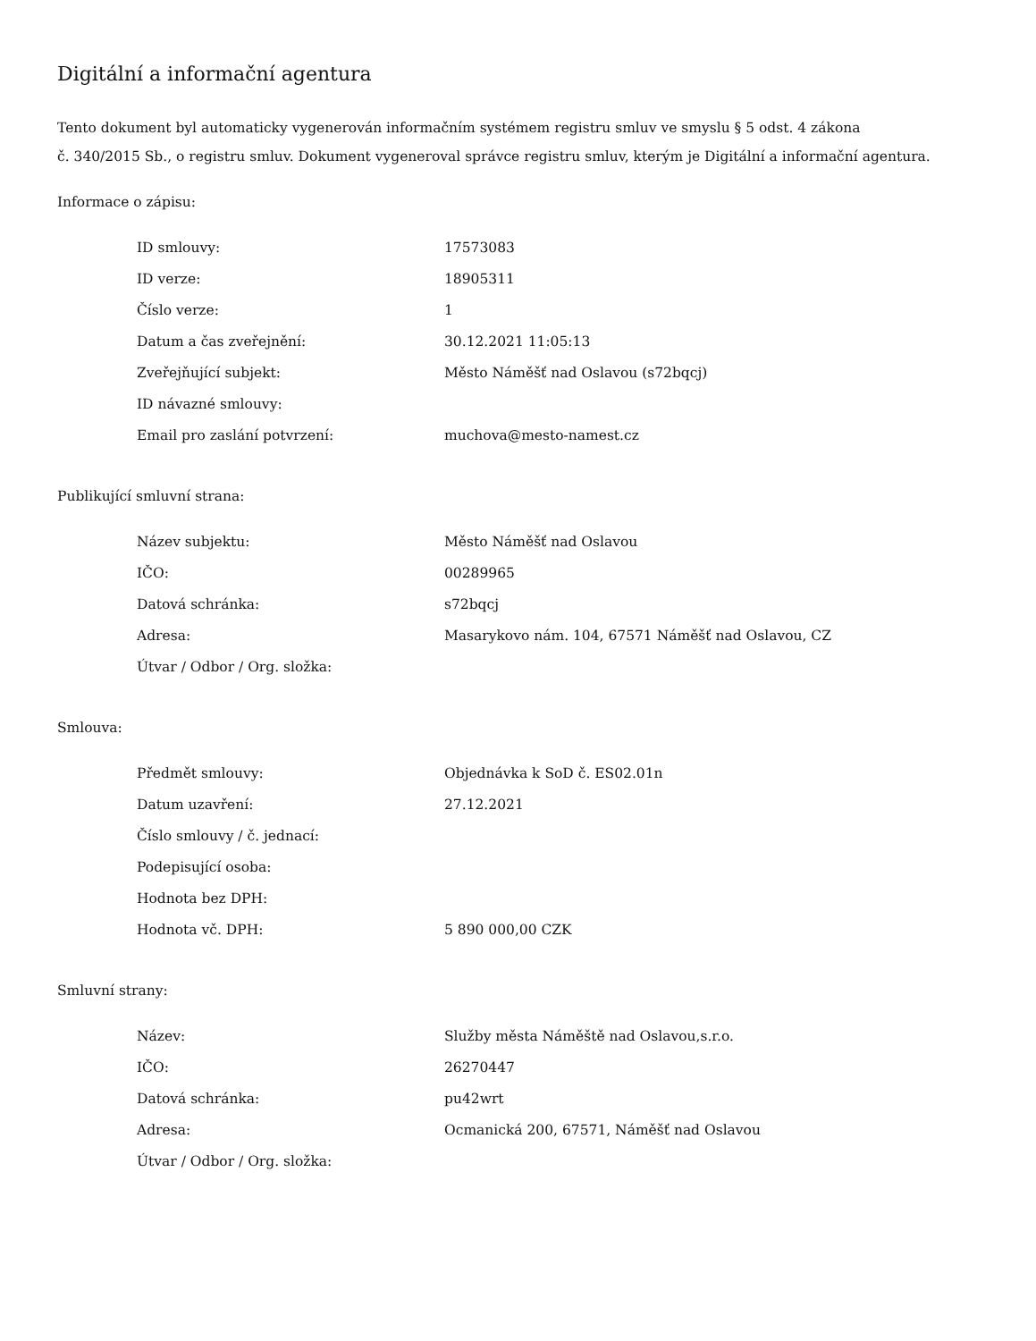Digitální a informační agentura
Tento dokument byl automaticky vygenerován informačním systémem registru smluv ve smyslu § 5 odst. 4 zákona
č. 340/2015 Sb., o registru smluv. Dokument vygeneroval správce registru smluv, kterým je Digitální a informační agentura.
Informace o zápisu:
| ID smlouvy: | 17573083 |
| ID verze: | 18905311 |
| Číslo verze: | 1 |
| Datum a čas zveřejnění: | 30.12.2021 11:05:13 |
| Zveřejňující subjekt: | Město Náměšť nad Oslavou (s72bqcj) |
| ID návazné smlouvy: | |
| Email pro zaslání potvrzení: | muchova@mesto-namest.cz |
Publikující smluvní strana:
| Název subjektu: | Město Náměšť nad Oslavou |
| IČO: | 00289965 |
| Datová schránka: | s72bqcj |
| Adresa: | Masarykovo nám. 104, 67571 Náměšť nad Oslavou, CZ |
| Útvar / Odbor / Org. složka: | |
Smlouva:
| Předmět smlouvy: | Objednávka k SoD č. ES02.01n |
| Datum uzavření: | 27.12.2021 |
| Číslo smlouvy / č. jednací: | |
| Podepisující osoba: | |
| Hodnota bez DPH: | |
| Hodnota vč. DPH: | 5 890 000,00 CZK |
Smluvní strany:
| Název: | Služby města Náměště nad Oslavou,s.r.o. |
| IČO: | 26270447 |
| Datová schránka: | pu42wrt |
| Adresa: | Ocmanická 200, 67571, Náměšť nad Oslavou |
| Útvar / Odbor / Org. složka: | |